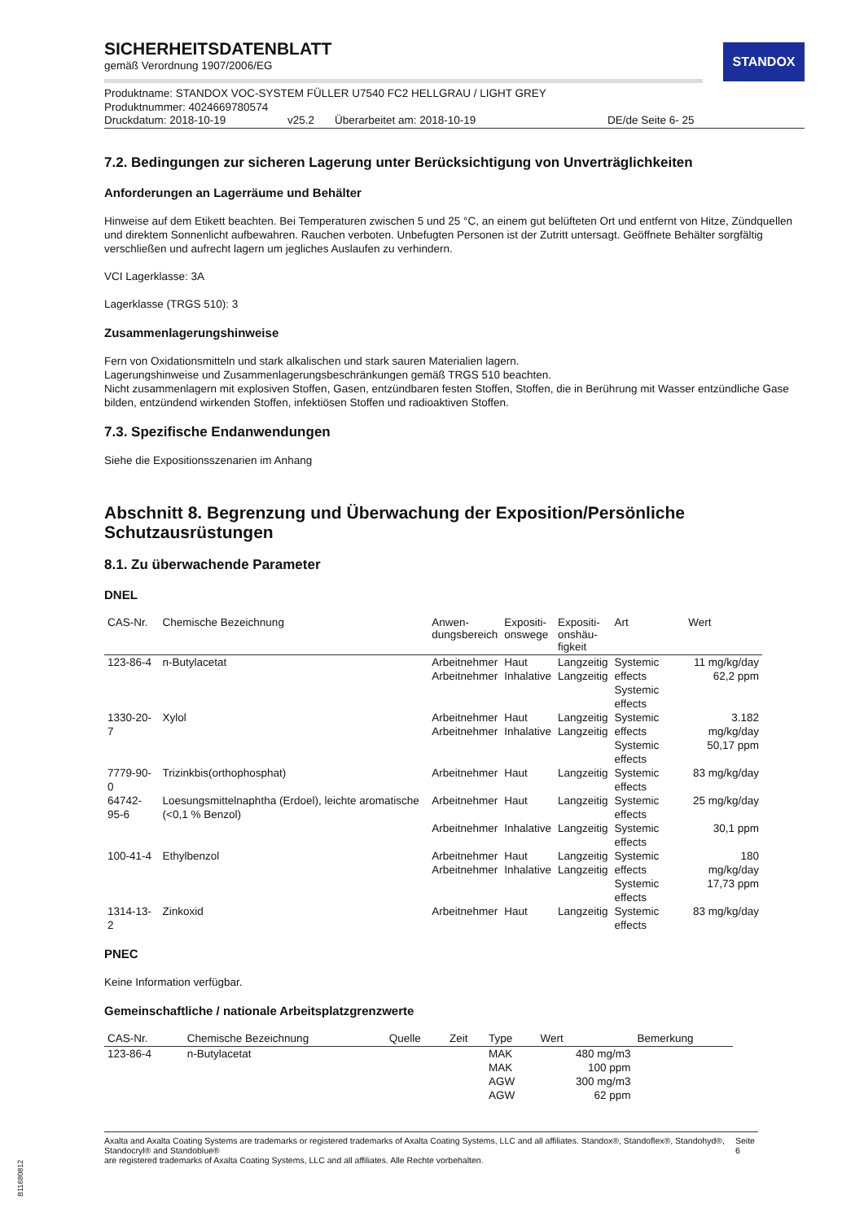STANDOX
SICHERHEITSDATENBLATT
gemäß Verordnung 1907/2006/EG
Produktname: STANDOX VOC-SYSTEM FÜLLER U7540 FC2 HELLGRAU / LIGHT GREY
Produktnummer: 4024669780574
Druckdatum: 2018-10-19 v25.2 Überarbeitet am: 2018-10-19 DE/de Seite 6- 25
7.2. Bedingungen zur sicheren Lagerung unter Berücksichtigung von Unverträglichkeiten
Anforderungen an Lagerräume und Behälter
Hinweise auf dem Etikett beachten. Bei Temperaturen zwischen 5 und 25 °C, an einem gut belüfteten Ort und entfernt von Hitze, Zündquellen und direktem Sonnenlicht aufbewahren. Rauchen verboten. Unbefugten Personen ist der Zutritt untersagt. Geöffnete Behälter sorgfältig verschließen und aufrecht lagern um jegliches Auslaufen zu verhindern.
VCI Lagerklasse: 3A
Lagerklasse (TRGS 510): 3
Zusammenlagerungshinweise
Fern von Oxidationsmitteln und stark alkalischen und stark sauren Materialien lagern.
Lagerungshinweise und Zusammenlagerungsbeschränkungen gemäß TRGS 510 beachten.
Nicht zusammenlagern mit explosiven Stoffen, Gasen, entzündbaren festen Stoffen, Stoffen, die in Berührung mit Wasser entzündliche Gase bilden, entzündend wirkenden Stoffen, infektiösen Stoffen und radioaktiven Stoffen.
7.3. Spezifische Endanwendungen
Siehe die Expositionsszenarien im Anhang
Abschnitt 8. Begrenzung und Überwachung der Exposition/Persönliche Schutzausrüstungen
8.1. Zu überwachende Parameter
DNEL
| CAS-Nr. | Chemische Bezeichnung | Anwen- dungsbereich | Expositi- onswege | Expositi- onshäu- figkeit | Art | Wert |
| --- | --- | --- | --- | --- | --- | --- |
| 123-86-4 | n-Butylacetat | Arbeitnehmer Arbeitnehmer | Haut Inhalative | Langzeitig Langzeitig | Systemic effects Systemic effects | 11 mg/kg/day 62,2 ppm |
| 1330-20-7 | Xylol | Arbeitnehmer Arbeitnehmer | Haut Inhalative | Langzeitig Langzeitig | Systemic effects Systemic effects | 3.182 mg/kg/day 50,17 ppm |
| 7779-90-0 | Trizinkbis(orthophosphat) | Arbeitnehmer | Haut | Langzeitig | Systemic effects | 83 mg/kg/day |
| 64742-95-6 | Loesungsmittelnaphtha (Erdoel), leichte aromatische (<0,1 % Benzol) | Arbeitnehmer | Haut | Langzeitig | Systemic effects | 25 mg/kg/day |
| | | Arbeitnehmer | Inhalative | Langzeitig | Systemic effects | 30,1 ppm |
| 100-41-4 | Ethylbenzol | Arbeitnehmer Arbeitnehmer | Haut Inhalative | Langzeitig Langzeitig | Systemic effects Systemic effects | 180 mg/kg/day 17,73 ppm |
| 1314-13-2 | Zinkoxid | Arbeitnehmer | Haut | Langzeitig | Systemic effects | 83 mg/kg/day |
PNEC
Keine Information verfügbar.
Gemeinschaftliche / nationale Arbeitsplatzgrenzwerte
| CAS-Nr. | Chemische Bezeichnung | Quelle | Zeit | Type | Wert | Bemerkung |
| --- | --- | --- | --- | --- | --- | --- |
| 123-86-4 | n-Butylacetat | | | MAK MAK AGW AGW | 480 mg/m3 100 ppm 300 mg/m3 62 ppm | |
Axalta and Axalta Coating Systems are trademarks or registered trademarks of Axalta Coating Systems, LLC and all affiliates. Standox®, Standoflex®, Standohyd®, Standocryl® and Standoblue®
are registered trademarks of Axalta Coating Systems, LLC and all affiliates. Alle Rechte vorbehalten.
Seite 6
B11680812